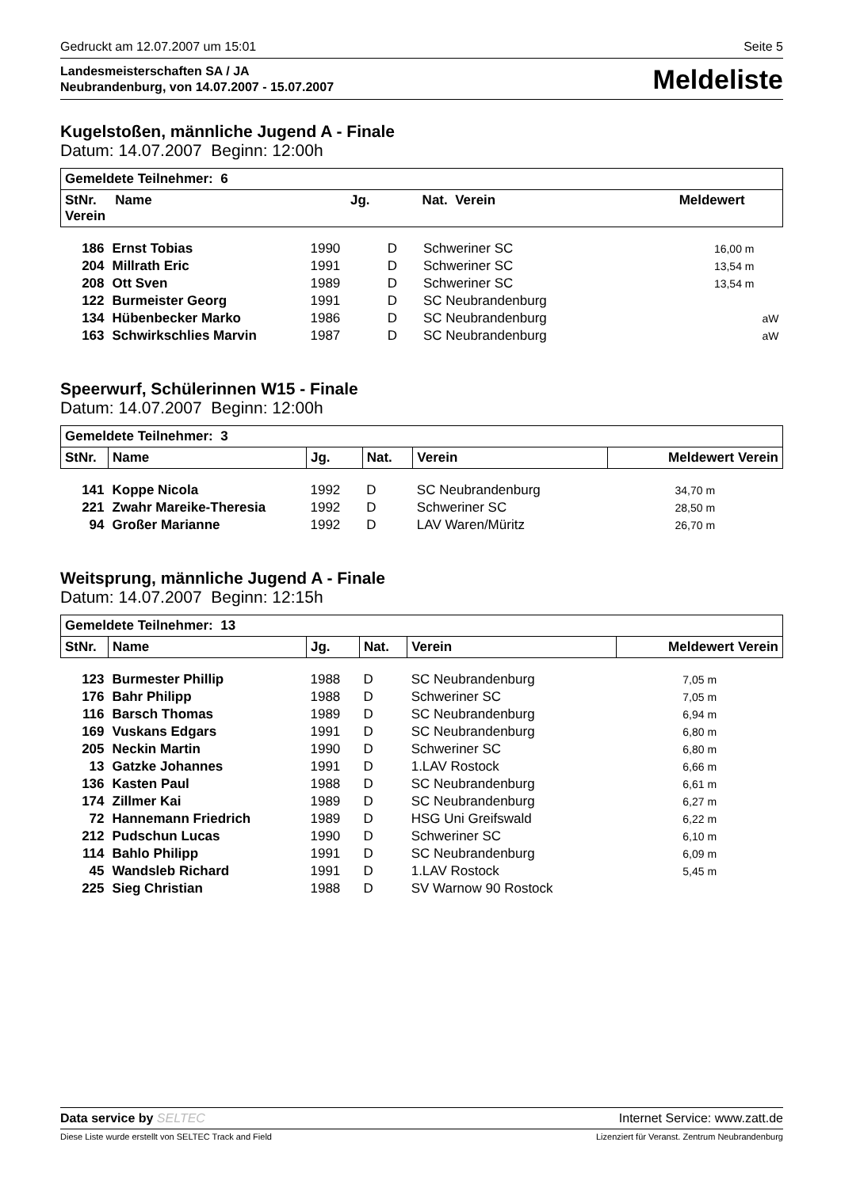Gedruckt am 12.07.2007 um 15:01 Seite 5
Landesmeisterschaften SA / JA
Neubrandenburg, von 14.07.2007 - 15.07.2007
Meldeliste
Kugelstoßen, männliche Jugend A - Finale
Datum: 14.07.2007 Beginn: 12:00h
| Gemeldete Teilnehmer: 6 | | | | | |
| --- | --- | --- | --- | --- | --- |
| StNr. Name Jg. Nat. Verein Meldewert Verein | | | | | |
| 186 | Ernst Tobias | 1990 | D | Schweriner SC | 16,00 m |
| 204 | Millrath Eric | 1991 | D | Schweriner SC | 13,54 m |
| 208 | Ott Sven | 1989 | D | Schweriner SC | 13,54 m |
| 122 | Burmeister Georg | 1991 | D | SC Neubrandenburg | |
| 134 | Hübenbecker Marko | 1986 | D | SC Neubrandenburg | aW |
| 163 | Schwirkschlies Marvin | 1987 | D | SC Neubrandenburg | aW |
Speerwurf, Schülerinnen W15 - Finale
Datum: 14.07.2007 Beginn: 12:00h
| Gemeldete Teilnehmer: 3 | | | | | |
| --- | --- | --- | --- | --- | --- |
| StNr. | Name | Jg. | Nat. | Verein | Meldewert Verein |
| 141 | Koppe Nicola | 1992 | D | SC Neubrandenburg | 34,70 m |
| 221 | Zwahr Mareike-Theresia | 1992 | D | Schweriner SC | 28,50 m |
| 94 | Großer Marianne | 1992 | D | LAV Waren/Müritz | 26,70 m |
Weitsprung, männliche Jugend A - Finale
Datum: 14.07.2007 Beginn: 12:15h
| Gemeldete Teilnehmer: 13 | | | | | |
| --- | --- | --- | --- | --- | --- |
| StNr. | Name | Jg. | Nat. | Verein | Meldewert Verein |
| 123 | Burmester Phillip | 1988 | D | SC Neubrandenburg | 7,05 m |
| 176 | Bahr Philipp | 1988 | D | Schweriner SC | 7,05 m |
| 116 | Barsch Thomas | 1989 | D | SC Neubrandenburg | 6,94 m |
| 169 | Vuskans Edgars | 1991 | D | SC Neubrandenburg | 6,80 m |
| 205 | Neckin Martin | 1990 | D | Schweriner SC | 6,80 m |
| 13 | Gatzke Johannes | 1991 | D | 1.LAV Rostock | 6,66 m |
| 136 | Kasten Paul | 1988 | D | SC Neubrandenburg | 6,61 m |
| 174 | Zillmer Kai | 1989 | D | SC Neubrandenburg | 6,27 m |
| 72 | Hannemann Friedrich | 1989 | D | HSG Uni Greifswald | 6,22 m |
| 212 | Pudschun Lucas | 1990 | D | Schweriner SC | 6,10 m |
| 114 | Bahlo Philipp | 1991 | D | SC Neubrandenburg | 6,09 m |
| 45 | Wandsleb Richard | 1991 | D | 1.LAV Rostock | 5,45 m |
| 225 | Sieg Christian | 1988 | D | SV Warnow 90 Rostock | |
Data service by SELTEC Internet Service: www.zatt.de
Diese Liste wurde erstellt von SELTEC Track and Field Lizenziert für Veranst. Zentrum Neubrandenburg